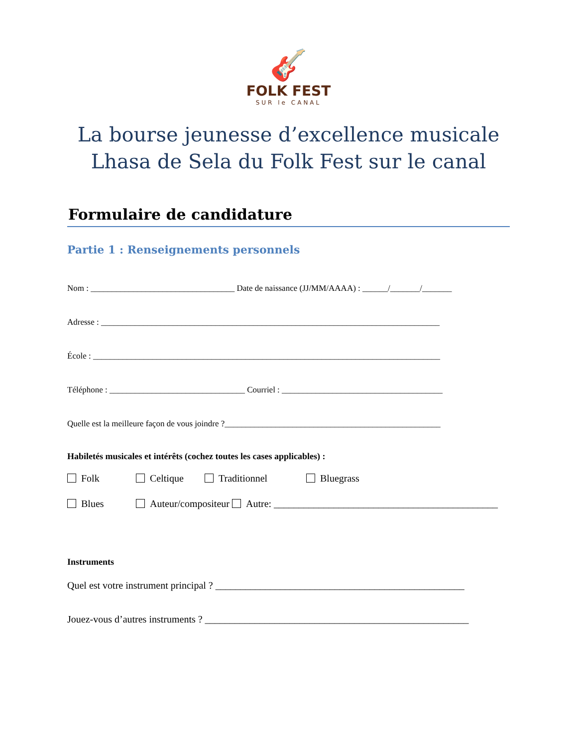🎸
FOLK FEST
SUR le CANAL
La bourse jeunesse d’excellence musicale
Lhasa de Sela du Folk Fest sur le canal
Formulaire de candidature
Partie 1 : Renseignements personnels
Nom : __________________________________ Date de naissance (JJ/MM/AAAA) : ______/_______/_______
Adresse : ________________________________________________________________________________
École : __________________________________________________________________________________
Téléphone : ________________________________ Courriel : ______________________________________
Quelle est la meilleure façon de vous joindre ?___________________________________________________
Habiletés musicales et intérêts (cochez toutes les cases applicables) :
Folk Celtique Traditionnel Bluegrass
Blues Auteur/compositeur Autre: _____________________________________________
Instruments
Quel est votre instrument principal ? __________________________________________________
Jouez-vous d’autres instruments ? _____________________________________________________